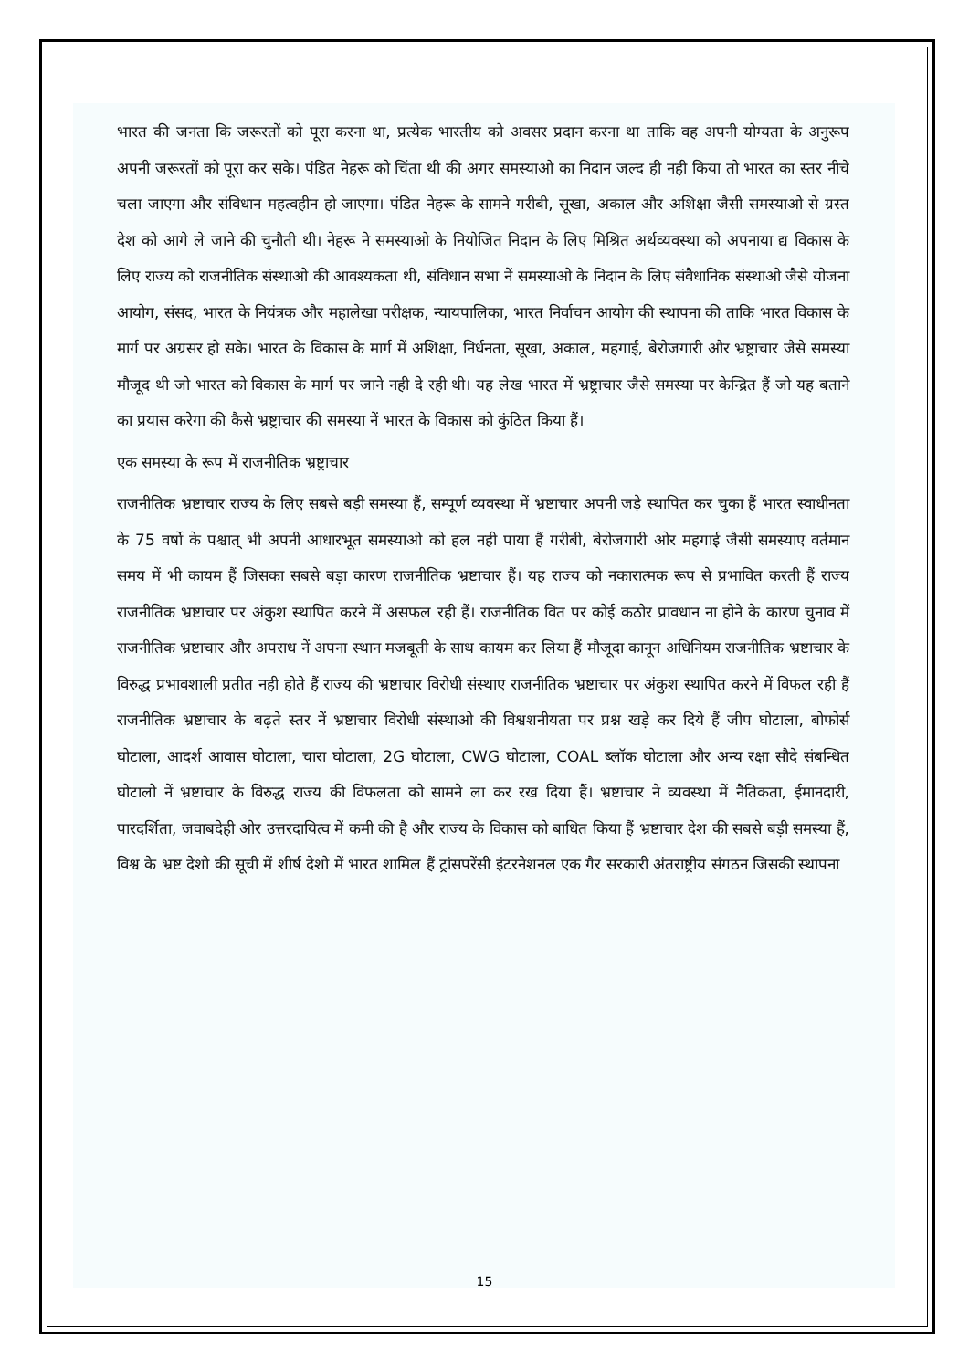भारत की जनता कि जरूरतों को पूरा करना था, प्रत्येक भारतीय को अवसर प्रदान करना था ताकि वह अपनी योग्यता के अनुरूप अपनी जरूरतों को पूरा कर सके। पंडित नेहरू को चिंता थी की अगर समस्याओ का निदान जल्द ही नही किया तो भारत का स्तर नीचे चला जाएगा और संविधान महत्वहीन हो जाएगा। पंडित नेहरू के सामने गरीबी, सूखा, अकाल और अशिक्षा जैसी समस्याओ से ग्रस्त देश को आगे ले जाने की चुनौती थी। नेहरू ने समस्याओ के नियोजित निदान के लिए मिश्रित अर्थव्यवस्था को अपनाया द्य विकास के लिए राज्य को राजनीतिक संस्थाओ की आवश्यकता थी, संविधान सभा नें समस्याओ के निदान के लिए संवैधानिक संस्थाओ जैसे योजना आयोग, संसद, भारत के नियंत्रक और महालेखा परीक्षक, न्यायपालिका, भारत निर्वाचन आयोग की स्थापना की ताकि भारत विकास के मार्ग पर अग्रसर हो सके। भारत के विकास के मार्ग में अशिक्षा, निर्धनता, सूखा, अकाल, महगाई, बेरोजगारी और भ्रष्ट्राचार जैसे समस्या मौजूद थी जो भारत को विकास के मार्ग पर जाने नही दे रही थी। यह लेख भारत में भ्रष्ट्राचार जैसे समस्या पर केन्द्रित हैं जो यह बताने का प्रयास करेगा की कैसे भ्रष्ट्राचार की समस्या नें भारत के विकास को कुंठित किया हैं।
एक समस्या के रूप में राजनीतिक भ्रष्ट्राचार
राजनीतिक भ्रष्टाचार राज्य के लिए सबसे बड़ी समस्या हैं, सम्पूर्ण व्यवस्था में भ्रष्टाचार अपनी जड़े स्थापित कर चुका हैं भारत स्वाधीनता के 75 वर्षो के पश्चात् भी अपनी आधारभूत समस्याओ को हल नही पाया हैं गरीबी, बेरोजगारी ओर महगाई जैसी समस्याए वर्तमान समय में भी कायम हैं जिसका सबसे बड़ा कारण राजनीतिक भ्रष्टाचार हैं। यह राज्य को नकारात्मक रूप से प्रभावित करती हैं राज्य राजनीतिक भ्रष्टाचार पर अंकुश स्थापित करने में असफल रही हैं। राजनीतिक वित पर कोई कठोर प्रावधान ना होने के कारण चुनाव में राजनीतिक भ्रष्टाचार और अपराध नें अपना स्थान मजबूती के साथ कायम कर लिया हैं मौजूदा कानून अधिनियम राजनीतिक भ्रष्टाचार के विरुद्ध प्रभावशाली प्रतीत नही होते हैं राज्य की भ्रष्टाचार विरोधी संस्थाए राजनीतिक भ्रष्टाचार पर अंकुश स्थापित करने में विफल रही हैं राजनीतिक भ्रष्टाचार के बढ़ते स्तर नें भ्रष्टाचार विरोधी संस्थाओ की विश्वशनीयता पर प्रश्न खड़े कर दिये हैं जीप घोटाला, बोफोर्स घोटाला, आदर्श आवास घोटाला, चारा घोटाला, 2G घोटाला, CWG घोटाला, COAL ब्लॉक घोटाला और अन्य रक्षा सौदे संबन्धित घोटालो नें भ्रष्टाचार के विरुद्ध राज्य की विफलता को सामने ला कर रख दिया हैं। भ्रष्टाचार ने व्यवस्था में नैतिकता, ईमानदारी, पारदर्शिता, जवाबदेही ओर उत्तरदायित्व में कमी की है और राज्य के विकास को बाधित किया हैं भ्रष्टाचार देश की सबसे बड़ी समस्या हैं, विश्व के भ्रष्ट देशो की सूची में शीर्ष देशो में भारत शामिल हैं ट्रांसपरेंसी इंटरनेशनल एक गैर सरकारी अंतराष्ट्रीय संगठन जिसकी स्थापना
15